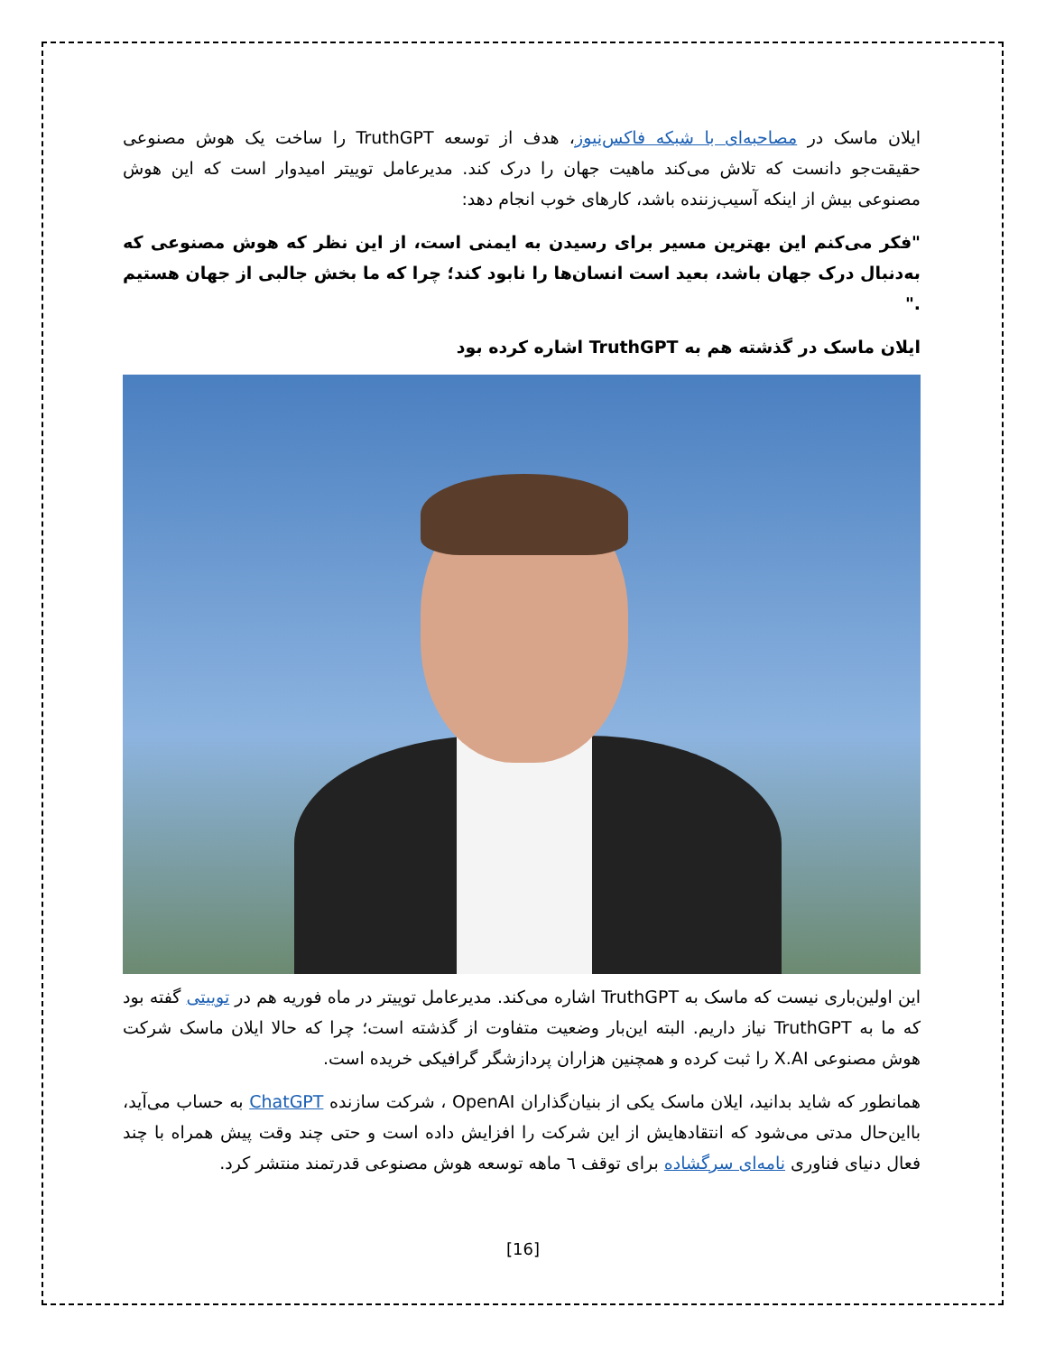ایلان ماسک در مصاحبه‌ای با شبکه فاکس‌نیوز، هدف از توسعه TruthGPT را ساخت یک هوش مصنوعی حقیقت‌جو دانست که تلاش می‌کند ماهیت جهان را درک کند. مدیرعامل توییتر امیدوار است که این هوش مصنوعی بیش از اینکه آسیب‌زننده باشد، کارهای خوب انجام دهد:
"فکر می‌کنم این بهترین مسیر برای رسیدن به ایمنی است، از این نظر که هوش مصنوعی که به‌دنبال درک جهان باشد، بعید است انسان‌ها را نابود کند؛ چرا که ما بخش جالبی از جهان هستیم ."
ایلان ماسک در گذشته هم به TruthGPT اشاره کرده بود
این اولین‌باری نیست که ماسک به TruthGPT اشاره می‌کند. مدیرعامل توییتر در ماه فوریه هم در توییتی گفته بود که ما به TruthGPT نیاز داریم. البته این‌بار وضعیت متفاوت از گذشته است؛ چرا که حالا ایلان ماسک شرکت هوش مصنوعی X.AI را ثبت کرده و همچنین هزاران پردازشگر گرافیکی خریده است.
همانطور که شاید بدانید، ایلان ماسک یکی از بنیان‌گذاران OpenAI ، شرکت سازنده ChatGPT به حساب می‌آید، بااین‌حال مدتی می‌شود که انتقادهایش از این شرکت را افزایش داده است و حتی چند وقت پیش همراه با چند فعال دنیای فناوری نامه‌ای سرگشاده برای توقف ٦ ماهه توسعه هوش مصنوعی قدرتمند منتشر کرد.
[16]